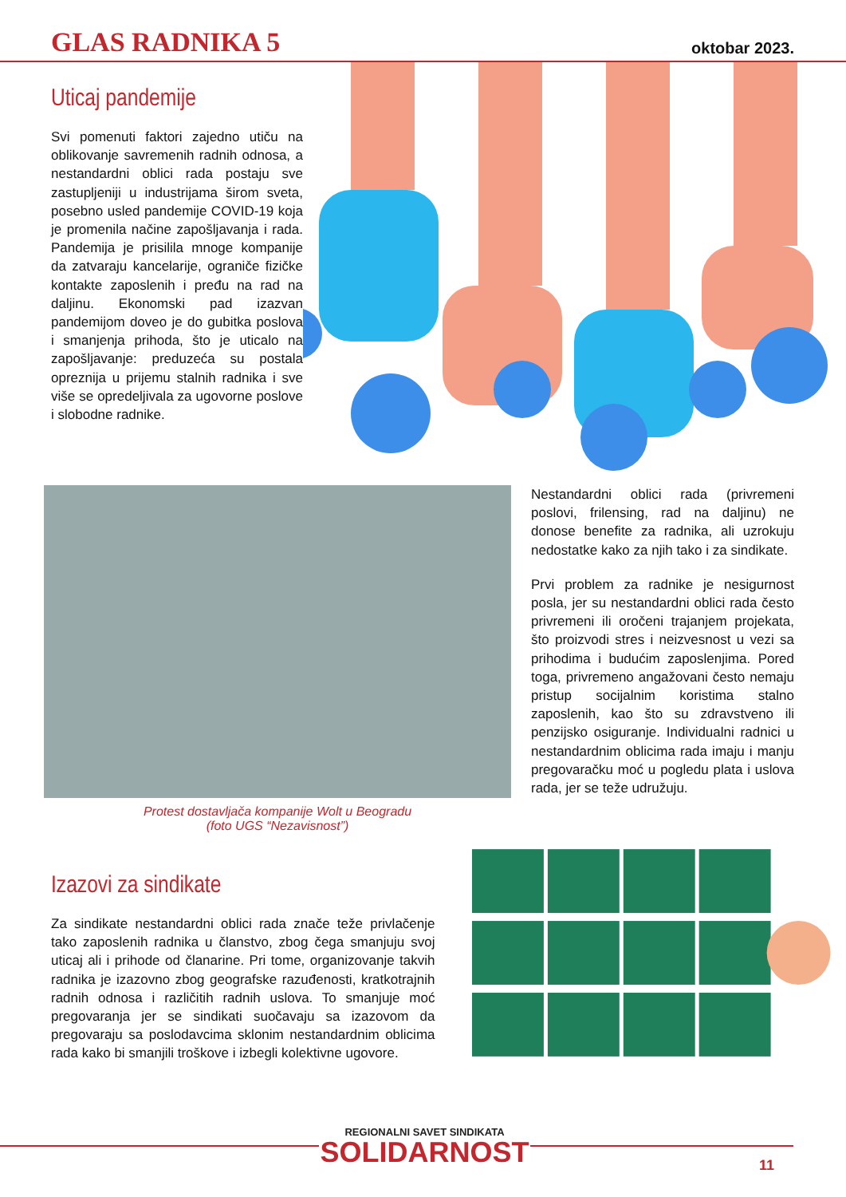GLAS RADNIKA 5 oktobar 2023.
Uticaj pandemije
Svi pomenuti faktori zajedno utiču na oblikovanje savremenih radnih odnosa, a nestandardni oblici rada postaju sve zastupljeniji u industrijama širom sveta, posebno usled pandemije COVID-19 koja je promenila načine zapošljavanja i rada. Pandemija je prisilila mnoge kompanije da zatvaraju kancelarije, ograniče fizičke kontakte zaposlenih i pređu na rad na daljinu. Ekonomski pad izazvan pandemijom doveo je do gubitka poslova i smanjenja prihoda, što je uticalo na zapošljavanje: preduzeća su postala opreznija u prijemu stalnih radnika i sve više se opredeljivala za ugovorne poslove i slobodne radnike.
Protest dostavljača kompanije Wolt u Beogradu
(foto UGS “Nezavisnost”)
Nestandardni oblici rada (privremeni poslovi, frilensing, rad na daljinu) ne donose benefite za radnika, ali uzrokuju nedostatke kako za njih tako i za sindikate.
Prvi problem za radnike je nesigurnost posla, jer su nestandardni oblici rada često privremeni ili oročeni trajanjem projekata, što proizvodi stres i neizvesnost u vezi sa prihodima i budućim zaposlenjima. Pored toga, privremeno angažovani često nemaju pristup socijalnim koristima stalno zaposlenih, kao što su zdravstveno ili penzijsko osiguranje. Individualni radnici u nestandardnim oblicima rada imaju i manju pregovaračku moć u pogledu plata i uslova rada, jer se teže udružuju.
Izazovi za sindikate
Za sindikate nestandardni oblici rada znače teže privlačenje tako zaposlenih radnika u članstvo, zbog čega smanjuju svoj uticaj ali i prihode od članarine. Pri tome, organizovanje takvih radnika je izazovno zbog geografske razuđenosti, kratkotrajnih radnih odnosa i različitih radnih uslova. To smanjuje moć pregovaranja jer se sindikati suočavaju sa izazovom da pregovaraju sa poslodavcima sklonim nestandardnim oblicima rada kako bi smanjili troškove i izbegli kolektivne ugovore.
REGIONALNI SAVET SINDIKATA
SOLIDARNOST
11